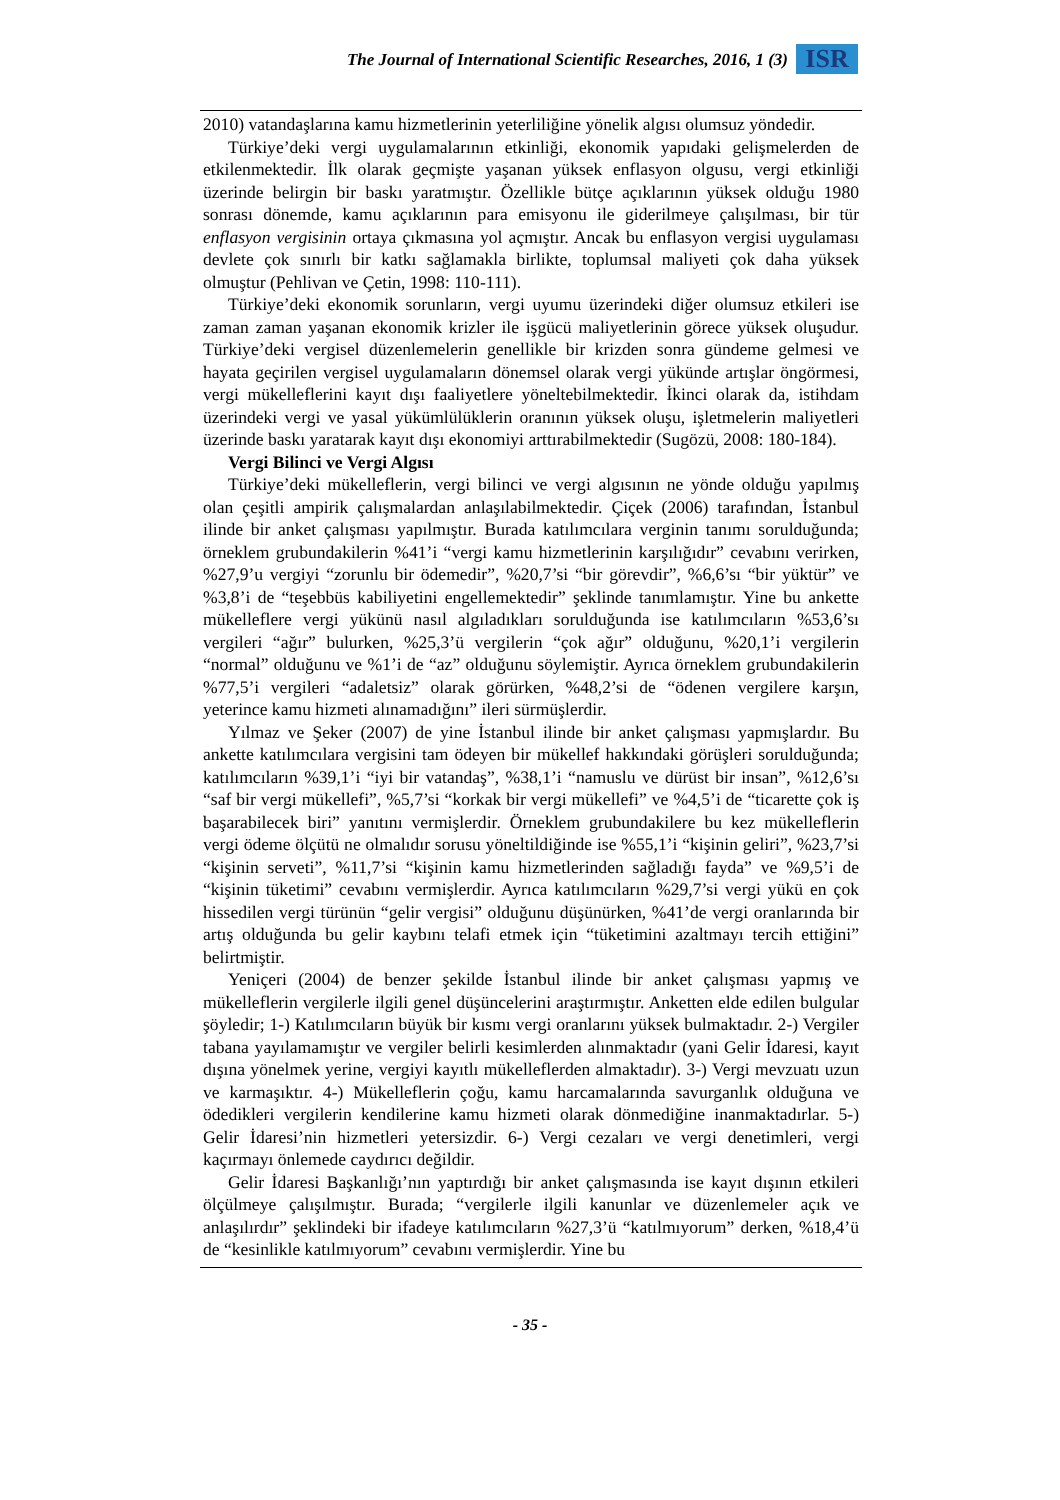The Journal of International Scientific Researches, 2016, 1 (3) ISR
2010) vatandaşlarına kamu hizmetlerinin yeterliliğine yönelik algısı olumsuz yöndedir.
Türkiye’deki vergi uygulamalarının etkinliği, ekonomik yapıdaki gelişmelerden de etkilenmektedir. İlk olarak geçmişte yaşanan yüksek enflasyon olgusu, vergi etkinliği üzerinde belirgin bir baskı yaratmıştır. Özellikle bütçe açıklarının yüksek olduğu 1980 sonrası dönemde, kamu açıklarının para emisyonu ile giderilmeye çalışılması, bir tür enflasyon vergisinin ortaya çıkmasına yol açmıştır. Ancak bu enflasyon vergisi uygulaması devlete çok sınırlı bir katkı sağlamakla birlikte, toplumsal maliyeti çok daha yüksek olmuştur (Pehlivan ve Çetin, 1998: 110-111).
Türkiye’deki ekonomik sorunların, vergi uyumu üzerindeki diğer olumsuz etkileri ise zaman zaman yaşanan ekonomik krizler ile işgücü maliyetlerinin görece yüksek oluşudur. Türkiye’deki vergisel düzenlemelerin genellikle bir krizden sonra gündeme gelmesi ve hayata geçirilen vergisel uygulamaların dönemsel olarak vergi yükünde artışlar öngörmesi, vergi mükelleflerini kayıt dışı faaliyetlere yöneltebilmektedir. İkinci olarak da, istihdam üzerindeki vergi ve yasal yükümlülüklerin oranının yüksek oluşu, işletmelerin maliyetleri üzerinde baskı yaratarak kayıt dışı ekonomiyi arttırabilmektedir (Sugözü, 2008: 180-184).
Vergi Bilinci ve Vergi Algısı
Türkiye’deki mükelleflerin, vergi bilinci ve vergi algısının ne yönde olduğu yapılmış olan çeşitli ampirik çalışmalardan anlaşılabilmektedir. Çiçek (2006) tarafından, İstanbul ilinde bir anket çalışması yapılmıştır. Burada katılımcılara verginin tanımı sorulduğunda; örneklem grubundakilerin %41’i “vergi kamu hizmetlerinin karşılığıdır” cevabını verirken, %27,9’u vergiyi “zorunlu bir ödemedir”, %20,7’si “bir görevdir”, %6,6’sı “bir yüktür” ve %3,8’i de “teşebbüs kabiliyetini engellemektedir” şeklinde tanımlamıştır. Yine bu ankette mükelleflere vergi yükünü nasıl algıladıkları sorulduğunda ise katılımcıların %53,6’sı vergileri “ağır” bulurken, %25,3’ü vergilerin “çok ağır” olduğunu, %20,1’i vergilerin “normal” olduğunu ve %1’i de “az” olduğunu söylemiştir. Ayrıca örneklem grubundakilerin %77,5’i vergileri “adaletsiz” olarak görürken, %48,2’si de “ödenen vergilere karşın, yeterince kamu hizmeti alınamadığını” ileri sürmüşlerdir.
Yılmaz ve Şeker (2007) de yine İstanbul ilinde bir anket çalışması yapmışlardır. Bu ankette katılımcılara vergisini tam ödeyen bir mükellef hakkındaki görüşleri sorulduğunda; katılımcıların %39,1’i “iyi bir vatandaş”, %38,1’i “namuslu ve dürüst bir insan”, %12,6’sı “saf bir vergi mükellefi”, %5,7’si “korkak bir vergi mükellefi” ve %4,5’i de “ticarette çok iş başarabilecek biri” yanıtını vermişlerdir. Örneklem grubundakilere bu kez mükelleflerin vergi ödeme ölçütü ne olmalıdır sorusu yöneltildiğinde ise %55,1’i “kişinin geliri”, %23,7’si “kişinin serveti”, %11,7’si “kişinin kamu hizmetlerinden sağladığı fayda” ve %9,5’i de “kişinin tüketimi” cevabını vermişlerdir. Ayrıca katılımcıların %29,7’si vergi yükü en çok hissedilen vergi türünün “gelir vergisi” olduğunu düşünürken, %41’de vergi oranlarında bir artış olduğunda bu gelir kaybını telafi etmek için “tüketimini azaltmayı tercih ettiğini” belirtmiştir.
Yeniçeri (2004) de benzer şekilde İstanbul ilinde bir anket çalışması yapmış ve mükelleflerin vergilerle ilgili genel düşüncelerini araştırmıştır. Anketten elde edilen bulgular şöyledir; 1-) Katılımcıların büyük bir kısmı vergi oranlarını yüksek bulmaktadır. 2-) Vergiler tabana yayılamamıştır ve vergiler belirli kesimlerden alınmaktadır (yani Gelir İdaresi, kayıt dışına yönelmek yerine, vergiyi kayıtlı mükelleflerden almaktadır). 3-) Vergi mevzuatı uzun ve karmaşıktır. 4-) Mükelleflerin çoğu, kamu harcamalarında savurganlık olduğuna ve ödedikleri vergilerin kendilerine kamu hizmeti olarak dönmediğine inanmaktadırlar. 5-) Gelir İdaresi’nin hizmetleri yetersizdir. 6-) Vergi cezaları ve vergi denetimleri, vergi kaçırmayı önlemede caydırıcı değildir.
Gelir İdaresi Başkanlığı’nın yaptırdığı bir anket çalışmasında ise kayıt dışının etkileri ölçülmeye çalışılmıştır. Burada; “vergilerle ilgili kanunlar ve düzenlemeler açık ve anlaşılırdır” şeklindeki bir ifadeye katılımcıların %27,3’ü “katılmıyorum” derken, %18,4’ü de “kesinlikle katılmıyorum” cevabını vermişlerdir. Yine bu
- 35 -